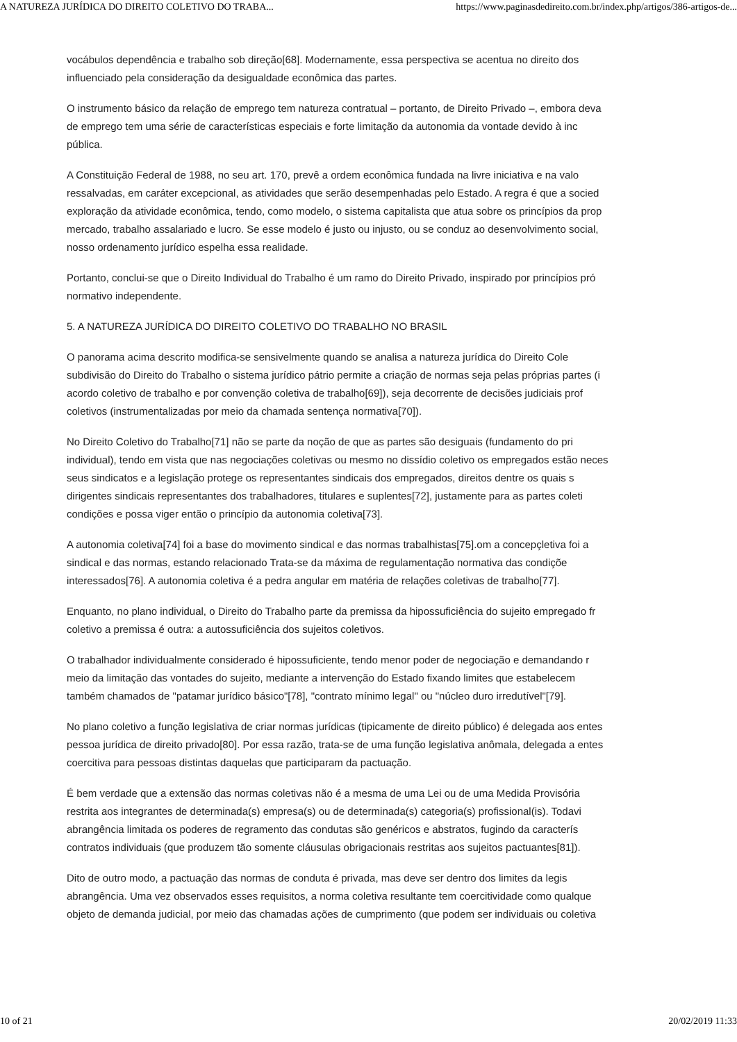A NATUREZA JURÍDICA DO DIREITO COLETIVO DO TRABA... https://www.paginasdedireito.com.br/index.php/artigos/386-artigos-de...
vocábulos dependência e trabalho sob direção[68]. Modernamente, essa perspectiva se acentua no direito dos
influenciado pela consideração da desigualdade econômica das partes.
O instrumento básico da relação de emprego tem natureza contratual – portanto, de Direito Privado –, embora deva
de emprego tem uma série de características especiais e forte limitação da autonomia da vontade devido à inc
pública.
A Constituição Federal de 1988, no seu art. 170, prevê a ordem econômica fundada na livre iniciativa e na valo
ressalvadas, em caráter excepcional, as atividades que serão desempenhadas pelo Estado. A regra é que a socied
exploração da atividade econômica, tendo, como modelo, o sistema capitalista que atua sobre os princípios da prop
mercado, trabalho assalariado e lucro. Se esse modelo é justo ou injusto, ou se conduz ao desenvolvimento social,
nosso ordenamento jurídico espelha essa realidade.
Portanto, conclui-se que o Direito Individual do Trabalho é um ramo do Direito Privado, inspirado por princípios pró
normativo independente.
5. A NATUREZA JURÍDICA DO DIREITO COLETIVO DO TRABALHO NO BRASIL
O panorama acima descrito modifica-se sensivelmente quando se analisa a natureza jurídica do Direito Cole
subdivisão do Direito do Trabalho o sistema jurídico pátrio permite a criação de normas seja pelas próprias partes (i
acordo coletivo de trabalho e por convenção coletiva de trabalho[69]), seja decorrente de decisões judiciais prof
coletivos (instrumentalizadas por meio da chamada sentença normativa[70]).
No Direito Coletivo do Trabalho[71] não se parte da noção de que as partes são desiguais (fundamento do pri
individual), tendo em vista que nas negociações coletivas ou mesmo no dissídio coletivo os empregados estão neces
seus sindicatos e a legislação protege os representantes sindicais dos empregados, direitos dentre os quais s
dirigentes sindicais representantes dos trabalhadores, titulares e suplentes[72], justamente para as partes coleti
condições e possa viger então o princípio da autonomia coletiva[73].
A autonomia coletiva[74] foi a base do movimento sindical e das normas trabalhistas[75].om a concepçletiva foi a
sindical e das normas, estando relacionado Trata-se da máxima de regulamentação normativa das condiçõe
interessados[76]. A autonomia coletiva é a pedra angular em matéria de relações coletivas de trabalho[77].
Enquanto, no plano individual, o Direito do Trabalho parte da premissa da hipossuficiência do sujeito empregado fr
coletivo a premissa é outra: a autossuficiência dos sujeitos coletivos.
O trabalhador individualmente considerado é hipossuficiente, tendo menor poder de negociação e demandando r
meio da limitação das vontades do sujeito, mediante a intervenção do Estado fixando limites que estabelecem
também chamados de "patamar jurídico básico"[78], "contrato mínimo legal" ou "núcleo duro irredutível"[79].
No plano coletivo a função legislativa de criar normas jurídicas (tipicamente de direito público) é delegada aos entes
pessoa jurídica de direito privado[80]. Por essa razão, trata-se de uma função legislativa anômala, delegada a entes
coercitiva para pessoas distintas daquelas que participaram da pactuação.
É bem verdade que a extensão das normas coletivas não é a mesma de uma Lei ou de uma Medida Provisória
restrita aos integrantes de determinada(s) empresa(s) ou de determinada(s) categoria(s) profissional(is). Todavi
abrangência limitada os poderes de regramento das condutas são genéricos e abstratos, fugindo da caracterís
contratos individuais (que produzem tão somente cláusulas obrigacionais restritas aos sujeitos pactuantes[81]).
Dito de outro modo, a pactuação das normas de conduta é privada, mas deve ser dentro dos limites da legis
abrangência. Uma vez observados esses requisitos, a norma coletiva resultante tem coercitividade como qualque
objeto de demanda judicial, por meio das chamadas ações de cumprimento (que podem ser individuais ou coletiva
10 of 21 20/02/2019 11:33